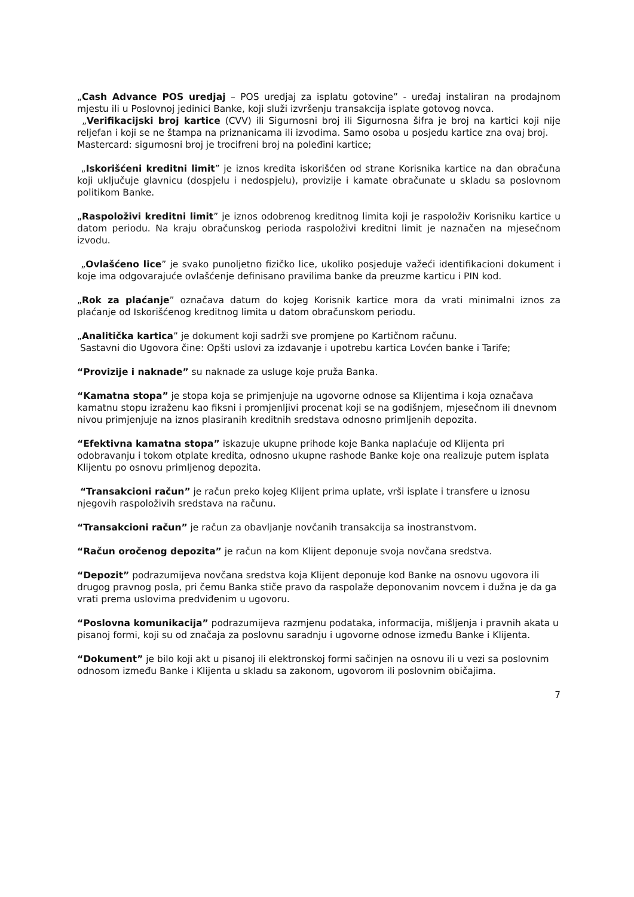„Cash Advance POS uredjaj – POS uredjaj za isplatu gotovine” - uređaj instaliran na prodajnom mjestu ili u Poslovnoj jedinici Banke, koji služi izvršenju transakcija isplate gotovog novca.
„Verifikacijski broj kartice (CVV) ili Sigurnosni broj ili Sigurnosna šifra je broj na kartici koji nije reljefan i koji se ne štampa na priznanicama ili izvodima. Samo osoba u posjedu kartice zna ovaj broj.
Mastercard: sigurnosni broj je trocifreni broj na poleđini kartice;
„Iskorišćeni kreditni limit” je iznos kredita iskorišćen od strane Korisnika kartice na dan obračuna koji uključuje glavnicu (dospjelu i nedospjelu), provizije i kamate obračunate u skladu sa poslovnom politikom Banke.
„Raspoloživi kreditni limit” je iznos odobrenog kreditnog limita koji je raspoloživ Korisniku kartice u datom periodu. Na kraju obračunskog perioda raspoloživi kreditni limit je naznačen na mjesečnom izvodu.
„Ovlašćeno lice” je svako punoljetno fizičko lice, ukoliko posjeduje važeći identifikacioni dokument i koje ima odgovarajuće ovlašćenje definisano pravilima banke da preuzme karticu i PIN kod.
„Rok za plaćanje” označava datum do kojeg Korisnik kartice mora da vrati minimalni iznos za plaćanje od Iskorišćenog kreditnog limita u datom obračunskom periodu.
„Analitička kartica” je dokument koji sadrži sve promjene po Kartičnom računu.
Sastavni dio Ugovora čine: Opšti uslovi za izdavanje i upotrebu kartica Lovćen banke i Tarife;
“Provizije i naknade” su naknade za usluge koje pruža Banka.
“Kamatna stopa” je stopa koja se primjenjuje na ugovorne odnose sa Klijentima i koja označava kamatnu stopu izraženu kao fiksni i promjenljivi procenat koji se na godišnjem, mjesečnom ili dnevnom nivou primjenjuje na iznos plasiranih kreditnih sredstava odnosno primljenih depozita.
“Efektivna kamatna stopa” iskazuje ukupne prihode koje Banka naplaćuje od Klijenta pri odobravanju i tokom otplate kredita, odnosno ukupne rashode Banke koje ona realizuje putem isplata Klijentu po osnovu primljenog depozita.
“Transakcioni račun” je račun preko kojeg Klijent prima uplate, vrši isplate i transfere u iznosu njegovih raspoloživih sredstava na računu.
“Transakcioni račun” je račun za obavljanje novčanih transakcija sa inostranstvom.
“Račun oročenog depozita” je račun na kom Klijent deponuje svoja novčana sredstva.
“Depozit” podrazumijeva novčana sredstva koja Klijent deponuje kod Banke na osnovu ugovora ili drugog pravnog posla, pri čemu Banka stiče pravo da raspolaže deponovanim novcem i dužna je da ga vrati prema uslovima predviđenim u ugovoru.
“Poslovna komunikacija” podrazumijeva razmjenu podataka, informacija, mišljenja i pravnih akata u pisanoj formi, koji su od značaja za poslovnu saradnju i ugovorne odnose između Banke i Klijenta.
“Dokument” je bilo koji akt u pisanoj ili elektronskoj formi sačinjen na osnovu ili u vezi sa poslovnim odnosom između Banke i Klijenta u skladu sa zakonom, ugovorom ili poslovnim običajima.
7